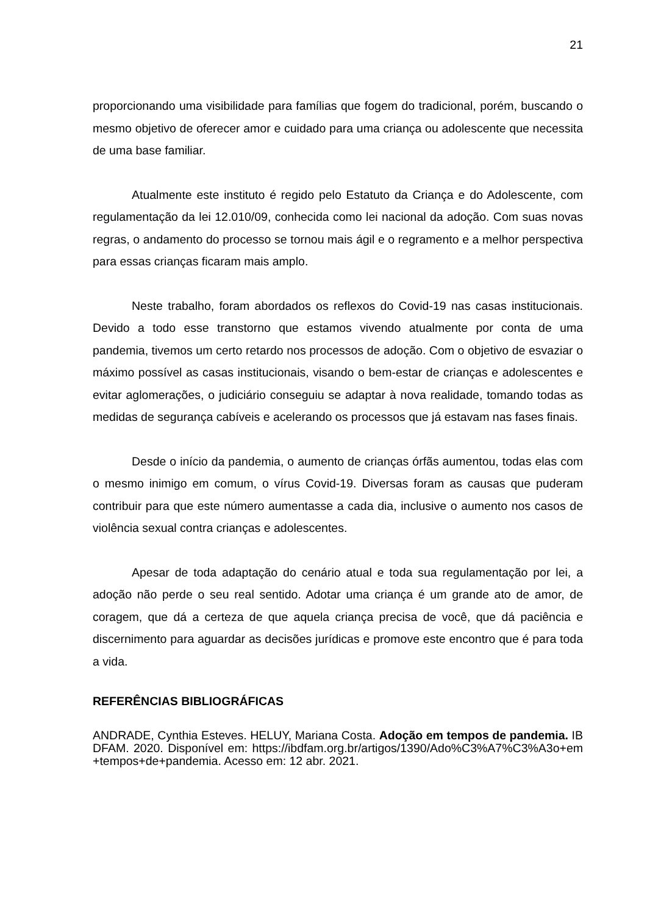21
proporcionando uma visibilidade para famílias que fogem do tradicional, porém, buscando o mesmo objetivo de oferecer amor e cuidado para uma criança ou adolescente que necessita de uma base familiar.
Atualmente este instituto é regido pelo Estatuto da Criança e do Adolescente, com regulamentação da lei 12.010/09, conhecida como lei nacional da adoção. Com suas novas regras, o andamento do processo se tornou mais ágil e o regramento e a melhor perspectiva para essas crianças ficaram mais amplo.
Neste trabalho, foram abordados os reflexos do Covid-19 nas casas institucionais. Devido a todo esse transtorno que estamos vivendo atualmente por conta de uma pandemia, tivemos um certo retardo nos processos de adoção. Com o objetivo de esvaziar o máximo possível as casas institucionais, visando o bem-estar de crianças e adolescentes e evitar aglomerações, o judiciário conseguiu se adaptar à nova realidade, tomando todas as medidas de segurança cabíveis e acelerando os processos que já estavam nas fases finais.
Desde o início da pandemia, o aumento de crianças órfãs aumentou, todas elas com o mesmo inimigo em comum, o vírus Covid-19. Diversas foram as causas que puderam contribuir para que este número aumentasse a cada dia, inclusive o aumento nos casos de violência sexual contra crianças e adolescentes.
Apesar de toda adaptação do cenário atual e toda sua regulamentação por lei, a adoção não perde o seu real sentido. Adotar uma criança é um grande ato de amor, de coragem, que dá a certeza de que aquela criança precisa de você, que dá paciência e discernimento para aguardar as decisões jurídicas e promove este encontro que é para toda a vida.
REFERÊNCIAS BIBLIOGRÁFICAS
ANDRADE, Cynthia Esteves. HELUY, Mariana Costa. Adoção em tempos de pandemia. IBDFAM. 2020. Disponível em: https://ibdfam.org.br/artigos/1390/Ado%C3%A7%C3%A3o+em+tempos+de+pandemia. Acesso em: 12 abr. 2021.